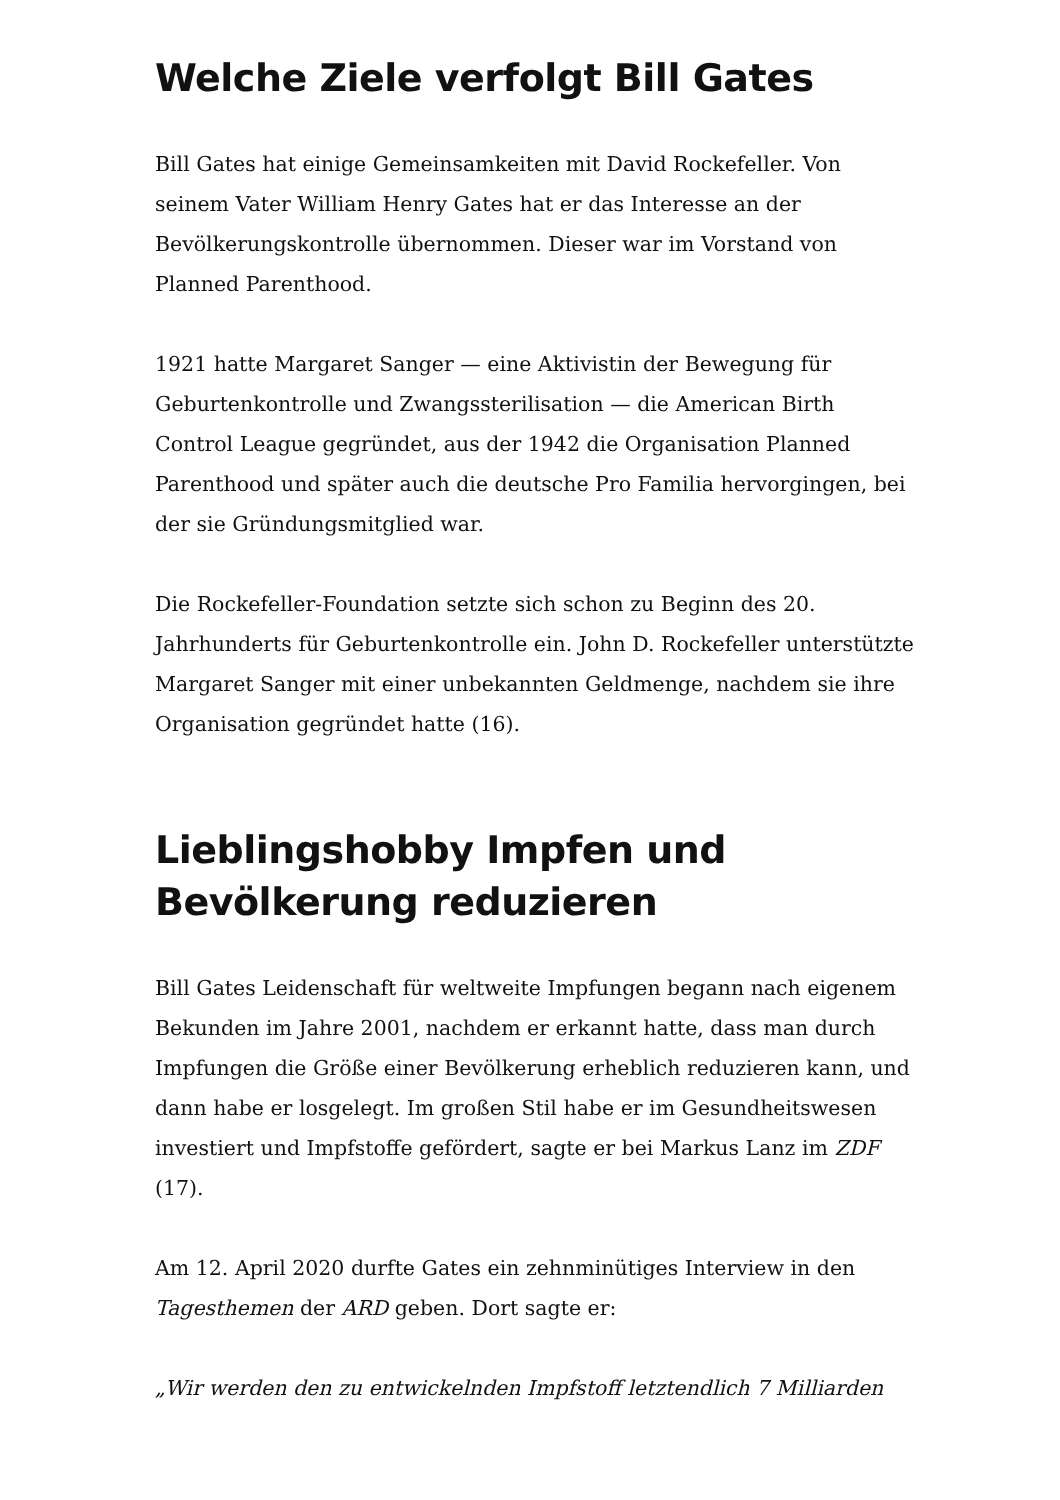Welche Ziele verfolgt Bill Gates
Bill Gates hat einige Gemeinsamkeiten mit David Rockefeller. Von seinem Vater William Henry Gates hat er das Interesse an der Bevölkerungskontrolle übernommen. Dieser war im Vorstand von Planned Parenthood.
1921 hatte Margaret Sanger — eine Aktivistin der Bewegung für Geburtenkontrolle und Zwangssterilisation — die American Birth Control League gegründet, aus der 1942 die Organisation Planned Parenthood und später auch die deutsche Pro Familia hervorgingen, bei der sie Gründungsmitglied war.
Die Rockefeller-Foundation setzte sich schon zu Beginn des 20. Jahrhunderts für Geburtenkontrolle ein. John D. Rockefeller unterstützte Margaret Sanger mit einer unbekannten Geldmenge, nachdem sie ihre Organisation gegründet hatte (16).
Lieblingshobby Impfen und Bevölkerung reduzieren
Bill Gates Leidenschaft für weltweite Impfungen begann nach eigenem Bekunden im Jahre 2001, nachdem er erkannt hatte, dass man durch Impfungen die Größe einer Bevölkerung erheblich reduzieren kann, und dann habe er losgelegt. Im großen Stil habe er im Gesundheitswesen investiert und Impfstoffe gefördert, sagte er bei Markus Lanz im ZDF (17).
Am 12. April 2020 durfte Gates ein zehnminütiges Interview in den Tagesthemen der ARD geben. Dort sagte er:
„Wir werden den zu entwickelnden Impfstoff letztendlich 7 Milliarden